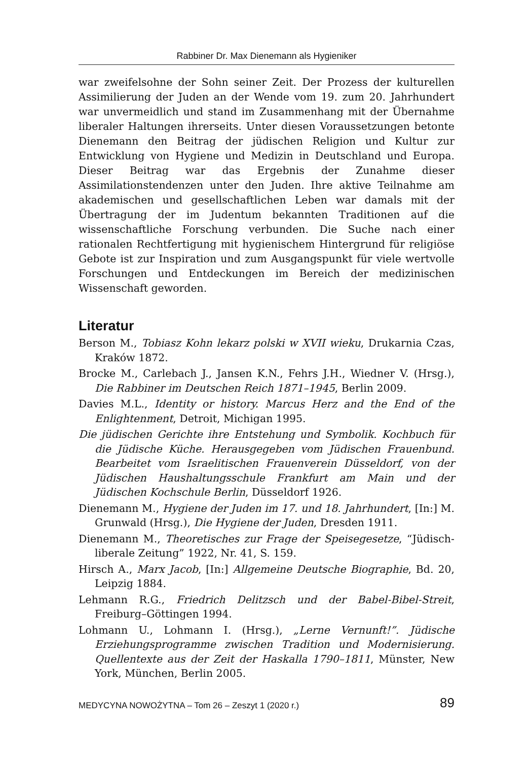Rabbiner Dr. Max Dienemann als Hygieniker
war zweifelsohne der Sohn seiner Zeit. Der Prozess der kulturellen Assimilierung der Juden an der Wende vom 19. zum 20. Jahrhundert war unvermeidlich und stand im Zusammenhang mit der Übernahme liberaler Haltungen ihrerseits. Unter diesen Voraussetzungen betonte Dienemann den Beitrag der jüdischen Religion und Kultur zur Entwicklung von Hygiene und Medizin in Deutschland und Europa. Dieser Beitrag war das Ergebnis der Zunahme dieser Assimilationstendenzen unter den Juden. Ihre aktive Teilnahme am akademischen und gesellschaftlichen Leben war damals mit der Übertragung der im Judentum bekannten Traditionen auf die wissenschaftliche Forschung verbunden. Die Suche nach einer rationalen Rechtfertigung mit hygienischem Hintergrund für religiöse Gebote ist zur Inspiration und zum Ausgangspunkt für viele wertvolle Forschungen und Entdeckungen im Bereich der medizinischen Wissenschaft geworden.
Literatur
Berson M., Tobiasz Kohn lekarz polski w XVII wieku, Drukarnia Czas, Kraków 1872.
Brocke M., Carlebach J., Jansen K.N., Fehrs J.H., Wiedner V. (Hrsg.), Die Rabbiner im Deutschen Reich 1871–1945, Berlin 2009.
Davies M.L., Identity or history. Marcus Herz and the End of the Enlightenment, Detroit, Michigan 1995.
Die jüdischen Gerichte ihre Entstehung und Symbolik. Kochbuch für die Jüdische Küche. Herausgegeben vom Jüdischen Frauenbund. Bearbeitet vom Israelitischen Frauenverein Düsseldorf, von der Jüdischen Haushaltungsschule Frankfurt am Main und der Jüdischen Kochschule Berlin, Düsseldorf 1926.
Dienemann M., Hygiene der Juden im 17. und 18. Jahrhundert, [In:] M. Grunwald (Hrsg.), Die Hygiene der Juden, Dresden 1911.
Dienemann M., Theoretisches zur Frage der Speisegesetze, “Jüdisch-liberale Zeitung” 1922, Nr. 41, S. 159.
Hirsch A., Marx Jacob, [In:] Allgemeine Deutsche Biographie, Bd. 20, Leipzig 1884.
Lehmann R.G., Friedrich Delitzsch und der Babel-Bibel-Streit, Freiburg–Göttingen 1994.
Lohmann U., Lohmann I. (Hrsg.), „Lerne Vernunft!”. Jüdische Erziehungsprogramme zwischen Tradition und Modernisierung. Quellentexte aus der Zeit der Haskalla 1790–1811, Münster, New York, München, Berlin 2005.
MEDYCYNA NOWOŻYTNA – Tom 26 – Zeszyt 1 (2020 r.) 89